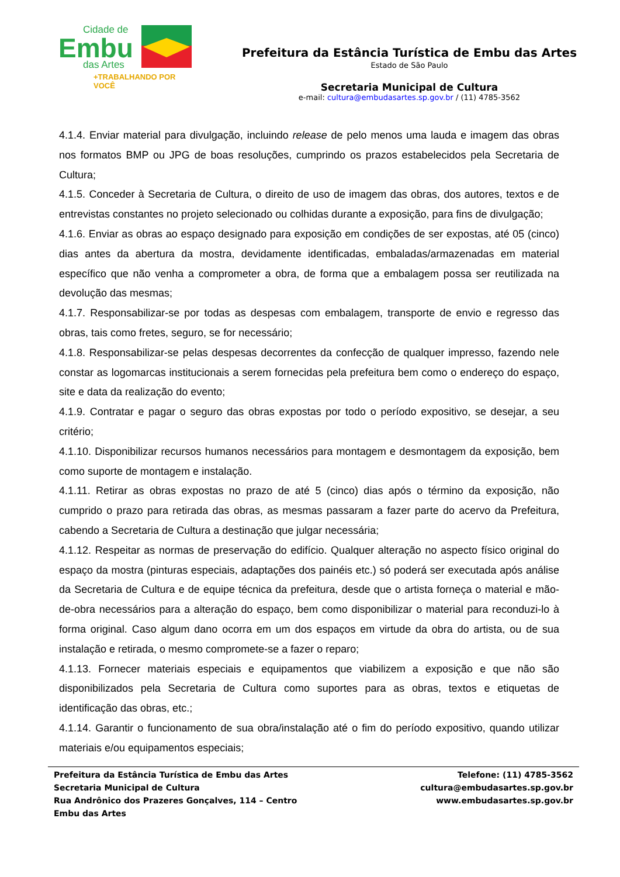Cidade de
Embu
das Artes
+TRABALHANDO POR VOCÊ
Prefeitura da Estância Turística de Embu das Artes
Estado de São Paulo
Secretaria Municipal de Cultura
e-mail: cultura@embudasartes.sp.gov.br / (11) 4785-3562
4.1.4. Enviar material para divulgação, incluindo release de pelo menos uma lauda e imagem das obras nos formatos BMP ou JPG de boas resoluções, cumprindo os prazos estabelecidos pela Secretaria de Cultura;
4.1.5. Conceder à Secretaria de Cultura, o direito de uso de imagem das obras, dos autores, textos e de entrevistas constantes no projeto selecionado ou colhidas durante a exposição, para fins de divulgação;
4.1.6. Enviar as obras ao espaço designado para exposição em condições de ser expostas, até 05 (cinco) dias antes da abertura da mostra, devidamente identificadas, embaladas/armazenadas em material específico que não venha a comprometer a obra, de forma que a embalagem possa ser reutilizada na devolução das mesmas;
4.1.7. Responsabilizar-se por todas as despesas com embalagem, transporte de envio e regresso das obras, tais como fretes, seguro, se for necessário;
4.1.8. Responsabilizar-se pelas despesas decorrentes da confecção de qualquer impresso, fazendo nele constar as logomarcas institucionais a serem fornecidas pela prefeitura bem como o endereço do espaço, site e data da realização do evento;
4.1.9. Contratar e pagar o seguro das obras expostas por todo o período expositivo, se desejar, a seu critério;
4.1.10. Disponibilizar recursos humanos necessários para montagem e desmontagem da exposição, bem como suporte de montagem e instalação.
4.1.11. Retirar as obras expostas no prazo de até 5 (cinco) dias após o término da exposição, não cumprido o prazo para retirada das obras, as mesmas passaram a fazer parte do acervo da Prefeitura, cabendo a Secretaria de Cultura a destinação que julgar necessária;
4.1.12. Respeitar as normas de preservação do edifício. Qualquer alteração no aspecto físico original do espaço da mostra (pinturas especiais, adaptações dos painéis etc.) só poderá ser executada após análise da Secretaria de Cultura e de equipe técnica da prefeitura, desde que o artista forneça o material e mão-de-obra necessários para a alteração do espaço, bem como disponibilizar o material para reconduzi-lo à forma original. Caso algum dano ocorra em um dos espaços em virtude da obra do artista, ou de sua instalação e retirada, o mesmo compromete-se a fazer o reparo;
4.1.13. Fornecer materiais especiais e equipamentos que viabilizem a exposição e que não são disponibilizados pela Secretaria de Cultura como suportes para as obras, textos e etiquetas de identificação das obras, etc.;
4.1.14. Garantir o funcionamento de sua obra/instalação até o fim do período expositivo, quando utilizar materiais e/ou equipamentos especiais;
Prefeitura da Estância Turística de Embu das Artes
Secretaria Municipal de Cultura
Rua Andrônico dos Prazeres Gonçalves, 114 – Centro
Embu das Artes
Telefone: (11) 4785-3562
cultura@embudasartes.sp.gov.br
www.embudasartes.sp.gov.br